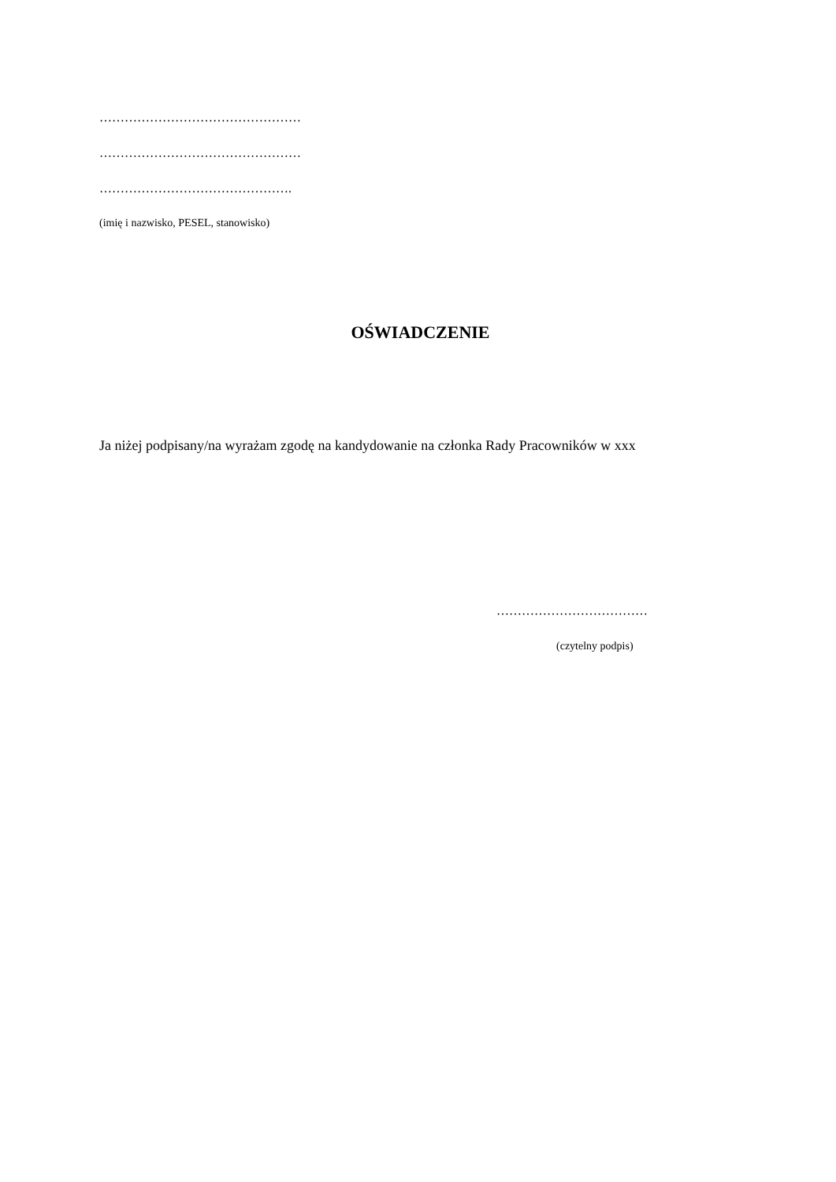…………………………………………
…………………………………………
……………………………………….
(imię i nazwisko, PESEL, stanowisko)
OŚWIADCZENIE
Ja niżej podpisany/na wyrażam zgodę na kandydowanie na członka Rady Pracowników w xxx
………………………………
(czytelny podpis)